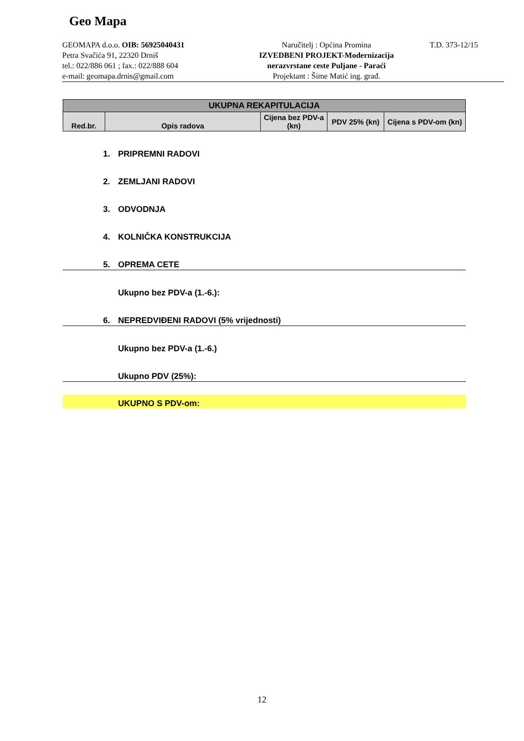Geo Mapa
GEOMAPA d.o.o. OIB: 56925040431
Petra Svačića 91, 22320 Drniš
tel.: 022/886 061 ; fax.: 022/888 604
e-mail: geomapa.drnis@gmail.com
Naručitelj : Općina Promina
IZVEDBENI PROJEKT-Modernizacija
nerazvrstane ceste Puljane - Paraći
Projektant : Šime Matić ing. građ.
T.D. 373-12/15
| UKUPNA REKAPITULACIJA | | | | |
| --- | --- | --- | --- | --- |
| Red.br. | Opis radova | Cijena bez PDV-a (kn) | PDV 25% (kn) | Cijena s PDV-om (kn) |
1. PRIPREMNI RADOVI
2. ZEMLJANI RADOVI
3. ODVODNJA
4. KOLNIČKA KONSTRUKCIJA
5. OPREMA CETE
Ukupno bez PDV-a (1.-6.):
6. NEPREDVIĐENI RADOVI (5% vrijednosti)
Ukupno bez PDV-a (1.-6.)
Ukupno PDV (25%):
UKUPNO S PDV-om:
12